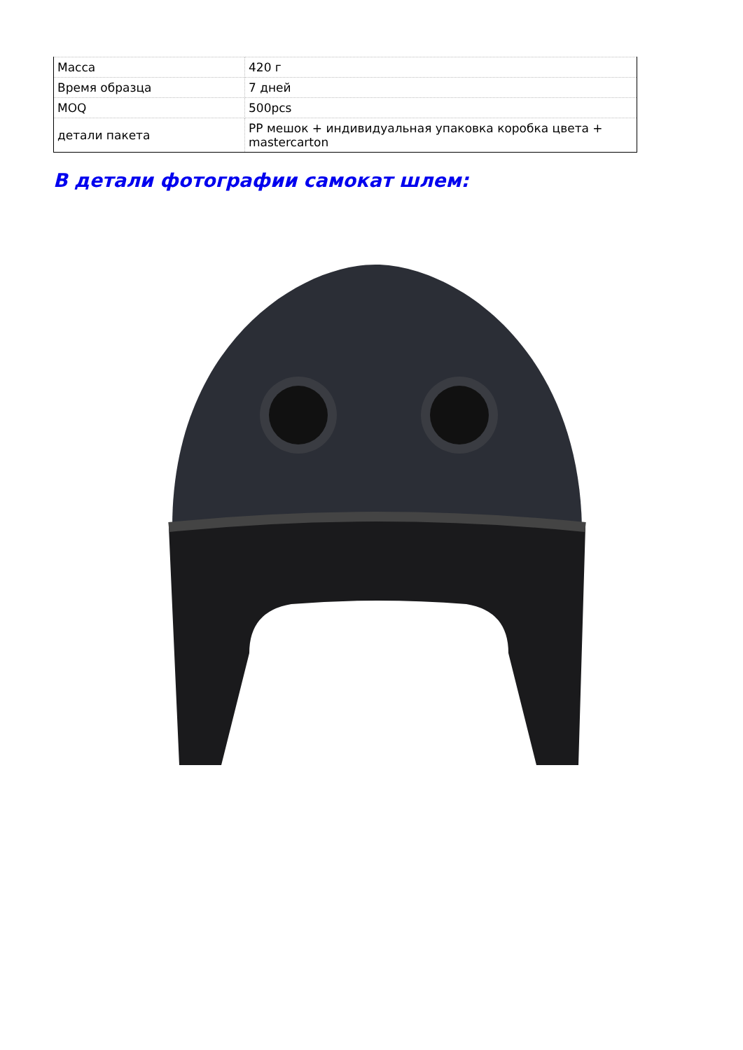| Масса | 420 г |
| Время образца | 7 дней |
| MOQ | 500pcs |
| детали пакета | PP мешок + индивидуальная упаковка коробка цвета + mastercarton |
В детали фотографии самокат шлем: